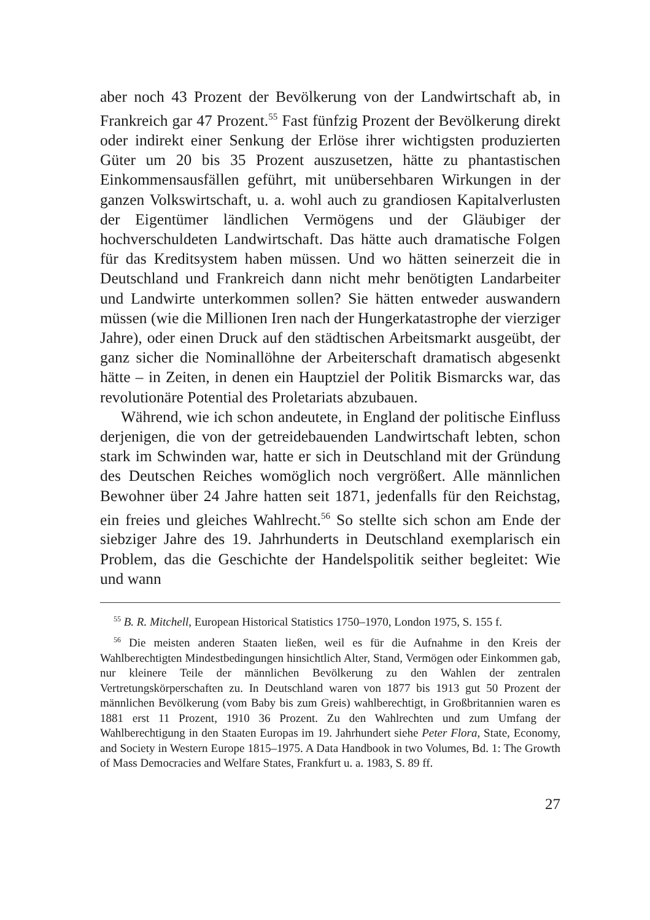aber noch 43 Prozent der Bevölkerung von der Landwirtschaft ab, in Frankreich gar 47 Prozent.<sup>55</sup> Fast fünfzig Prozent der Bevölkerung direkt oder indirekt einer Senkung der Erlöse ihrer wichtigsten produzierten Güter um 20 bis 35 Prozent auszusetzen, hätte zu phantastischen Einkommensausfällen geführt, mit unübersehbaren Wirkungen in der ganzen Volkswirtschaft, u. a. wohl auch zu grandiosen Kapitalverlusten der Eigentümer ländlichen Vermögens und der Gläubiger der hochverschuldeten Landwirtschaft. Das hätte auch dramatische Folgen für das Kreditsystem haben müssen. Und wo hätten seinerzeit die in Deutschland und Frankreich dann nicht mehr benötigten Landarbeiter und Landwirte unterkommen sollen? Sie hätten entweder auswandern müssen (wie die Millionen Iren nach der Hungerkatastrophe der vierziger Jahre), oder einen Druck auf den städtischen Arbeitsmarkt ausgeübt, der ganz sicher die Nominallöhne der Arbeiterschaft dramatisch abgesenkt hätte – in Zeiten, in denen ein Hauptziel der Politik Bismarcks war, das revolutionäre Potential des Proletariats abzubauen.
Während, wie ich schon andeutete, in England der politische Einfluss derjenigen, die von der getreidebauenden Landwirtschaft lebten, schon stark im Schwinden war, hatte er sich in Deutschland mit der Gründung des Deutschen Reiches womöglich noch vergrößert. Alle männlichen Bewohner über 24 Jahre hatten seit 1871, jedenfalls für den Reichstag, ein freies und gleiches Wahlrecht.<sup>56</sup> So stellte sich schon am Ende der siebziger Jahre des 19. Jahrhunderts in Deutschland exemplarisch ein Problem, das die Geschichte der Handelspolitik seither begleitet: Wie und wann
<sup>55</sup> B. R. Mitchell, European Historical Statistics 1750–1970, London 1975, S. 155 f.
<sup>56</sup> Die meisten anderen Staaten ließen, weil es für die Aufnahme in den Kreis der Wahlberechtigten Mindestbedingungen hinsichtlich Alter, Stand, Vermögen oder Einkommen gab, nur kleinere Teile der männlichen Bevölkerung zu den Wahlen der zentralen Vertretungskörperschaften zu. In Deutschland waren von 1877 bis 1913 gut 50 Prozent der männlichen Bevölkerung (vom Baby bis zum Greis) wahlberechtigt, in Großbritannien waren es 1881 erst 11 Prozent, 1910 36 Prozent. Zu den Wahlrechten und zum Umfang der Wahlberechtigung in den Staaten Europas im 19. Jahrhundert siehe Peter Flora, State, Economy, and Society in Western Europe 1815–1975. A Data Handbook in two Volumes, Bd. 1: The Growth of Mass Democracies and Welfare States, Frankfurt u. a. 1983, S. 89 ff.
27